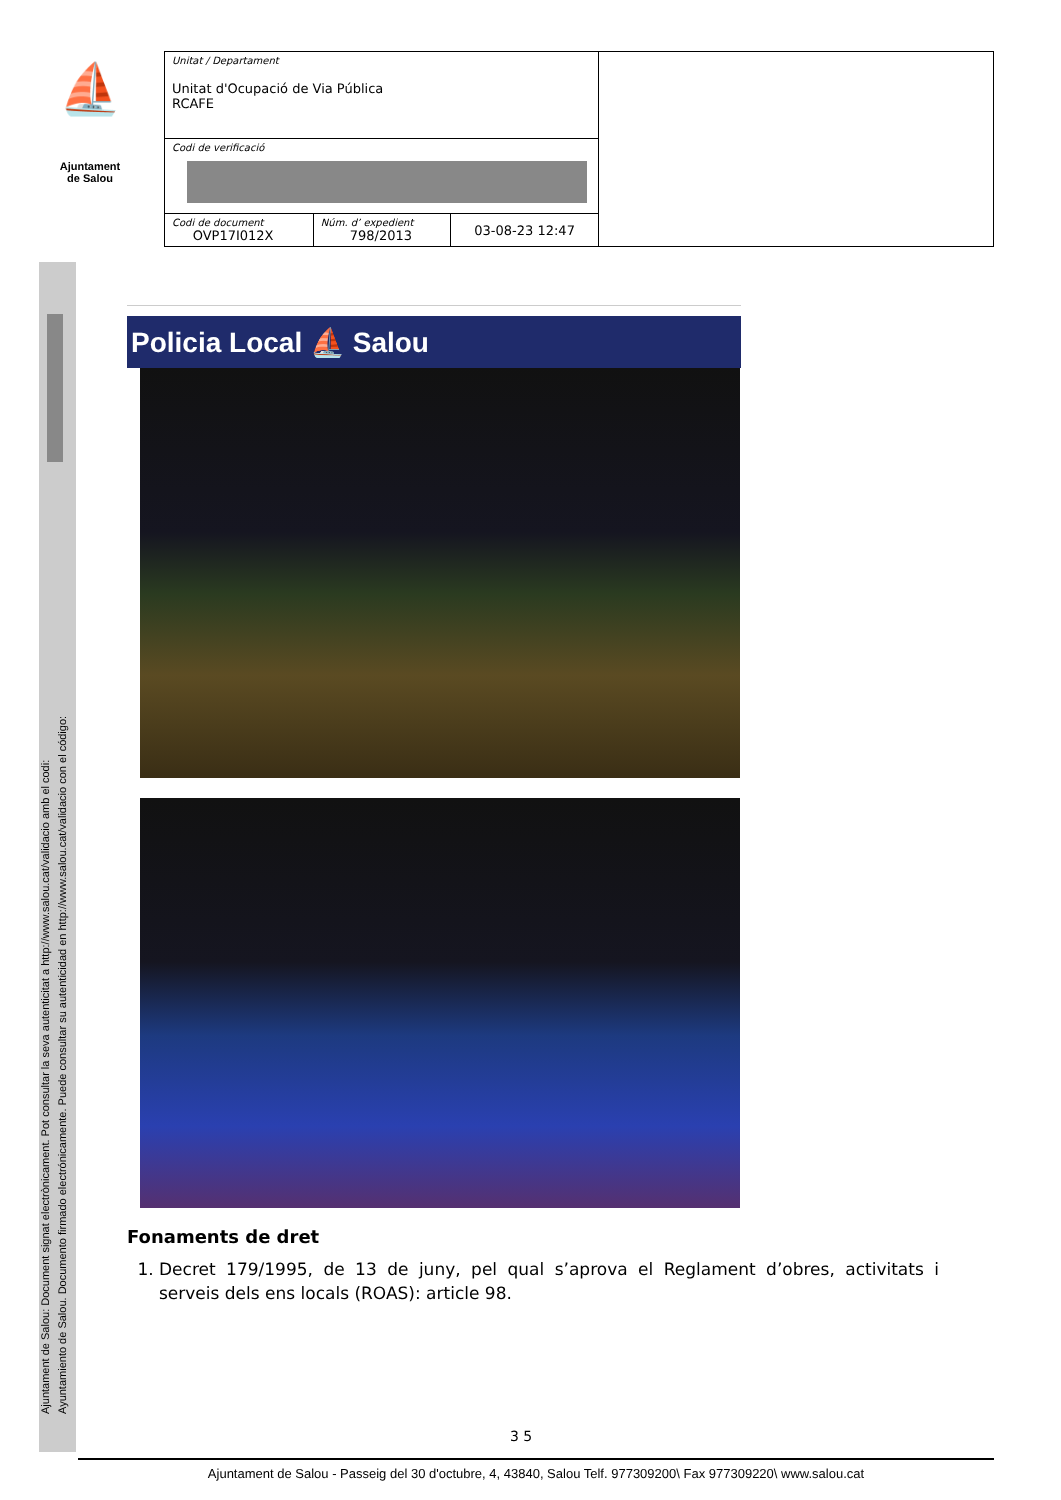⛵
Ajuntament
de Salou
| Unitat / Departament Unitat d'Ocupació de Via Pública RCAFE | | | |
| Codi de verificació | | | |
| Codi de document OVP17I012X | Núm. d’ expedient 798/2013 | 03-08-23 12:47 | |
Ajuntament de Salou: Document signat electrònicament. Pot consultar la seva autenticitat a http://www.salou.cat/validacio amb el codi:
Ayuntamiento de Salou. Documento firmado electrónicamente. Puede consultar su autenticidad en http://www.salou.cat/validacio con el código:
Policia Local ⛵ Salou
Fonaments de dret
1. Decret 179/1995, de 13 de juny, pel qual s’aprova el Reglament d’obres, activitats i serveis dels ens locals (ROAS): article 98.
3 5
Ajuntament de Salou - Passeig del 30 d'octubre, 4, 43840, Salou Telf. 977309200\ Fax 977309220\ www.salou.cat